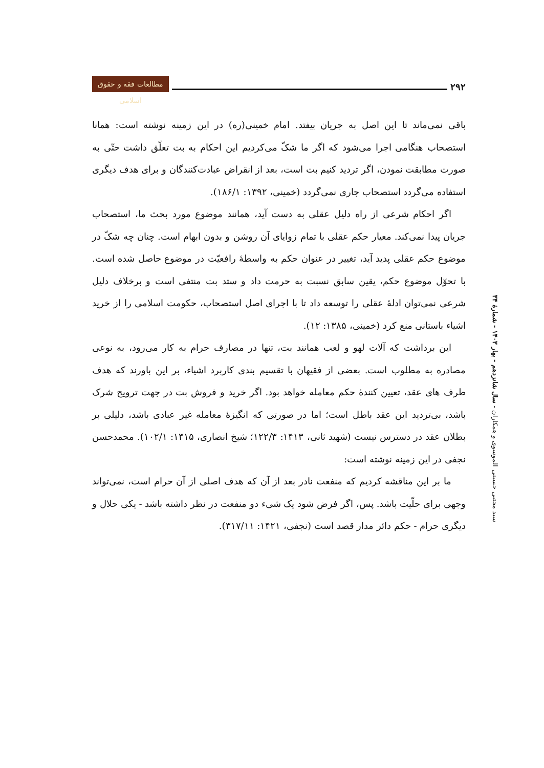مطالعات فقه و حقوق اسلامی
۲۹۲
باقی نمی‌ماند تا این اصل به جریان بیفتد. امام خمینی(ره) در این زمینه نوشته است: همانا استصحاب هنگامی اجرا می‌شود که اگر ما شکّ می‌کردیم این احکام به بت تعلّق داشت حتّی به صورت مطابقت نمودن، اگر تردید کنیم بت است، بعد از انقراض عبادت‌کنندگان و برای هدف دیگری استفاده می‌گردد استصحاب جاری نمی‌گردد (خمینی، ۱۳۹۲: ۱۸۶/۱).
اگر احکام شرعی از راه دلیل عقلی به دست آید، همانند موضوع مورد بحث ما، استصحاب جریان پیدا نمی‌کند. معیار حکم عقلی با تمام زوایای آن روشن و بدون ابهام است. چنان چه شکّ در موضوع حکم عقلی پدید آید، تغییر در عنوان حکم به واسطهٔ رافعیّت در موضوع حاصل شده است. با تحوّل موضوع حکم، یقین سابق نسبت به حرمت داد و ستد بت منتفی است و برخلاف دلیل شرعی نمی‌توان ادلهٔ عقلی را توسعه داد تا با اجرای اصل استصحاب، حکومت اسلامی را از خرید اشیاء باستانی منع کرد (خمینی، ۱۳۸۵: ۱۲).
این برداشت که آلات لهو و لعب همانند بت، تنها در مصارف حرام به کار می‌رود، به نوعی مصادره به مطلوب است. بعضی از فقیهان با تقسیم بندی کاربرد اشیاء، بر این باورند که هدف طرف های عقد، تعیین کنندهٔ حکم معامله خواهد بود. اگر خرید و فروش بت در جهت ترویج شرک باشد، بی‌تردید این عقد باطل است؛ اما در صورتی که انگیزهٔ معامله غیر عبادی باشد، دلیلی بر بطلان عقد در دسترس نیست (شهید ثانی، ۱۴۱۳: ۱۲۲/۳؛ شیخ انصاری، ۱۴۱۵: ۱۰۲/۱). محمدحسن نجفی در این زمینه نوشته است:
ما بر این مناقشه کردیم که منفعت نادر بعد از آن که هدف اصلی از آن حرام است، نمی‌تواند وجهی برای حلّیت باشد. پس، اگر فرض شود یک شیء دو منفعت در نظر داشته باشد - یکی حلال و دیگری حرام - حکم دائر مدار قصد است (نجفی، ۱۴۲۱: ۳۱۷/۱۱).
سید مجتبی حسینی الموسوی و همکاران - سال شانزدهم - بهار ۱۴۰۳ - شمارهٔ ۳۴